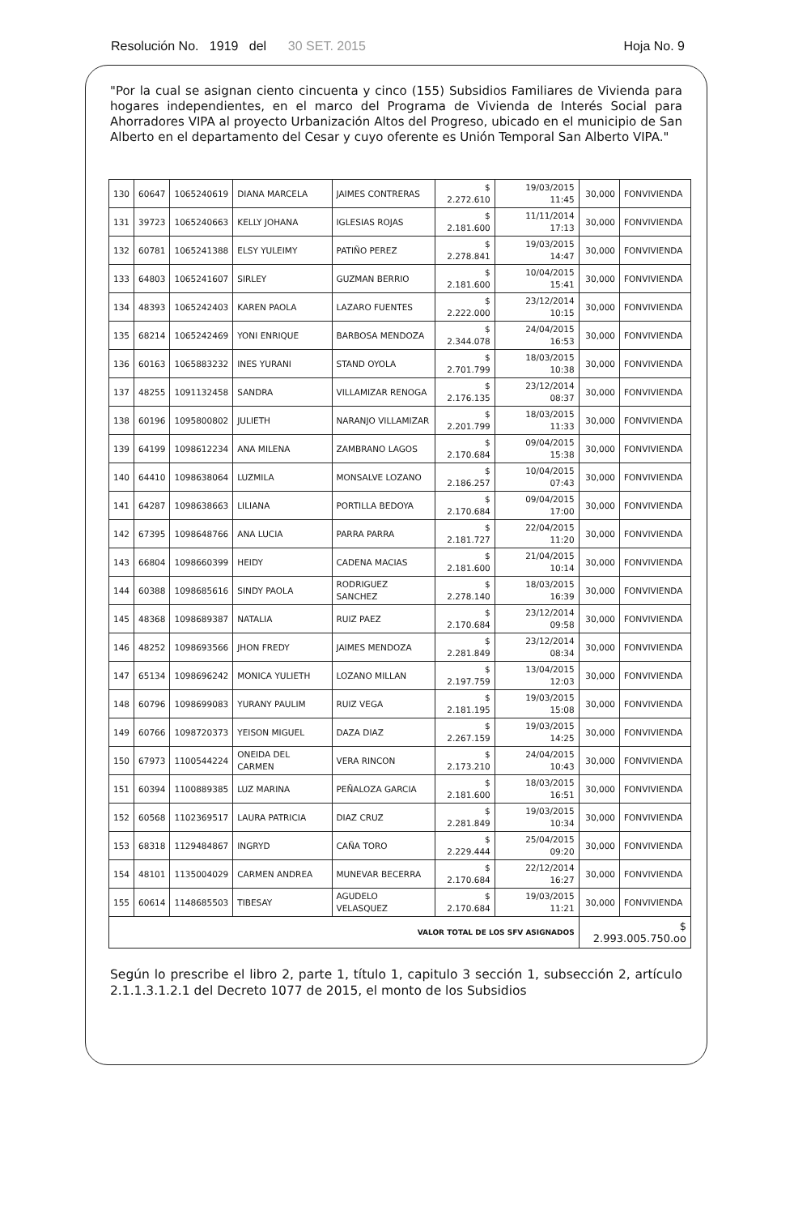Resolución No. 1919 del 30 SET. 2015 Hoja No. 9
"Por la cual se asignan ciento cincuenta y cinco (155) Subsidios Familiares de Vivienda para hogares independientes, en el marco del Programa de Vivienda de Interés Social para Ahorradores VIPA al proyecto Urbanización Altos del Progreso, ubicado en el municipio de San Alberto en el departamento del Cesar y cuyo oferente es Unión Temporal San Alberto VIPA."
| 130 | 60647 | 1065240619 | DIANA MARCELA | JAIMES CONTRERAS | $ 2.272.610 | 19/03/2015 11:45 | 30,000 | FONVIVIENDA |
| 131 | 39723 | 1065240663 | KELLY JOHANA | IGLESIAS ROJAS | $ 2.181.600 | 11/11/2014 17:13 | 30,000 | FONVIVIENDA |
| 132 | 60781 | 1065241388 | ELSY YULEIMY | PATIÑO PEREZ | $ 2.278.841 | 19/03/2015 14:47 | 30,000 | FONVIVIENDA |
| 133 | 64803 | 1065241607 | SIRLEY | GUZMAN BERRIO | $ 2.181.600 | 10/04/2015 15:41 | 30,000 | FONVIVIENDA |
| 134 | 48393 | 1065242403 | KAREN PAOLA | LAZARO FUENTES | $ 2.222.000 | 23/12/2014 10:15 | 30,000 | FONVIVIENDA |
| 135 | 68214 | 1065242469 | YONI ENRIQUE | BARBOSA MENDOZA | $ 2.344.078 | 24/04/2015 16:53 | 30,000 | FONVIVIENDA |
| 136 | 60163 | 1065883232 | INES YURANI | STAND OYOLA | $ 2.701.799 | 18/03/2015 10:38 | 30,000 | FONVIVIENDA |
| 137 | 48255 | 1091132458 | SANDRA | VILLAMIZAR RENOGA | $ 2.176.135 | 23/12/2014 08:37 | 30,000 | FONVIVIENDA |
| 138 | 60196 | 1095800802 | JULIETH | NARANJO VILLAMIZAR | $ 2.201.799 | 18/03/2015 11:33 | 30,000 | FONVIVIENDA |
| 139 | 64199 | 1098612234 | ANA MILENA | ZAMBRANO LAGOS | $ 2.170.684 | 09/04/2015 15:38 | 30,000 | FONVIVIENDA |
| 140 | 64410 | 1098638064 | LUZMILA | MONSALVE LOZANO | $ 2.186.257 | 10/04/2015 07:43 | 30,000 | FONVIVIENDA |
| 141 | 64287 | 1098638663 | LILIANA | PORTILLA BEDOYA | $ 2.170.684 | 09/04/2015 17:00 | 30,000 | FONVIVIENDA |
| 142 | 67395 | 1098648766 | ANA LUCIA | PARRA PARRA | $ 2.181.727 | 22/04/2015 11:20 | 30,000 | FONVIVIENDA |
| 143 | 66804 | 1098660399 | HEIDY | CADENA MACIAS | $ 2.181.600 | 21/04/2015 10:14 | 30,000 | FONVIVIENDA |
| 144 | 60388 | 1098685616 | SINDY PAOLA | RODRIGUEZ SANCHEZ | $ 2.278.140 | 18/03/2015 16:39 | 30,000 | FONVIVIENDA |
| 145 | 48368 | 1098689387 | NATALIA | RUIZ PAEZ | $ 2.170.684 | 23/12/2014 09:58 | 30,000 | FONVIVIENDA |
| 146 | 48252 | 1098693566 | JHON FREDY | JAIMES MENDOZA | $ 2.281.849 | 23/12/2014 08:34 | 30,000 | FONVIVIENDA |
| 147 | 65134 | 1098696242 | MONICA YULIETH | LOZANO MILLAN | $ 2.197.759 | 13/04/2015 12:03 | 30,000 | FONVIVIENDA |
| 148 | 60796 | 1098699083 | YURANY PAULIM | RUIZ VEGA | $ 2.181.195 | 19/03/2015 15:08 | 30,000 | FONVIVIENDA |
| 149 | 60766 | 1098720373 | YEISON MIGUEL | DAZA DIAZ | $ 2.267.159 | 19/03/2015 14:25 | 30,000 | FONVIVIENDA |
| 150 | 67973 | 1100544224 | ONEIDA DEL CARMEN | VERA RINCON | $ 2.173.210 | 24/04/2015 10:43 | 30,000 | FONVIVIENDA |
| 151 | 60394 | 1100889385 | LUZ MARINA | PEÑALOZA GARCIA | $ 2.181.600 | 18/03/2015 16:51 | 30,000 | FONVIVIENDA |
| 152 | 60568 | 1102369517 | LAURA PATRICIA | DIAZ CRUZ | $ 2.281.849 | 19/03/2015 10:34 | 30,000 | FONVIVIENDA |
| 153 | 68318 | 1129484867 | INGRYD | CAÑA TORO | $ 2.229.444 | 25/04/2015 09:20 | 30,000 | FONVIVIENDA |
| 154 | 48101 | 1135004029 | CARMEN ANDREA | MUNEVAR BECERRA | $ 2.170.684 | 22/12/2014 16:27 | 30,000 | FONVIVIENDA |
| 155 | 60614 | 1148685503 | TIBESAY | AGUDELO VELASQUEZ | $ 2.170.684 | 19/03/2015 11:21 | 30,000 | FONVIVIENDA |
| VALOR TOTAL DE LOS SFV ASIGNADOS | | | | | | | $ 2.993.005.750.oo | |
Según lo prescribe el libro 2, parte 1, título 1, capitulo 3 sección 1, subsección 2, artículo 2.1.1.3.1.2.1 del Decreto 1077 de 2015, el monto de los Subsidios